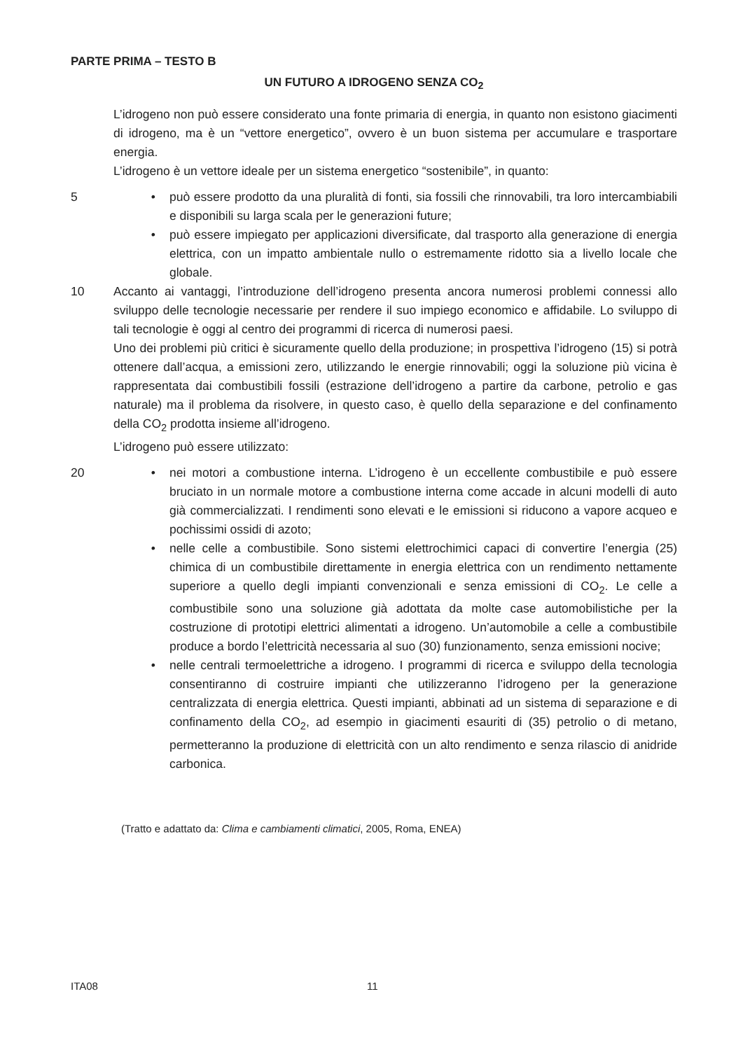PARTE PRIMA – TESTO B
UN FUTURO A IDROGENO SENZA CO<sub>2</sub>
L’idrogeno non può essere considerato una fonte primaria di energia, in quanto non esistono giacimenti di idrogeno, ma è un “vettore energetico”, ovvero è un buon sistema per accumulare e trasportare energia.
L’idrogeno è un vettore ideale per un sistema energetico “sostenibile”, in quanto:
5 • può essere prodotto da una pluralità di fonti, sia fossili che rinnovabili, tra loro intercambiabili e disponibili su larga scala per le generazioni future;
• può essere impiegato per applicazioni diversificate, dal trasporto alla generazione di energia elettrica, con un impatto ambientale nullo o estremamente ridotto sia a livello locale che globale.
10 Accanto ai vantaggi, l’introduzione dell’idrogeno presenta ancora numerosi problemi connessi allo sviluppo delle tecnologie necessarie per rendere il suo impiego economico e affidabile. Lo sviluppo di tali tecnologie è oggi al centro dei programmi di ricerca di numerosi paesi.
Uno dei problemi più critici è sicuramente quello della produzione; in prospettiva l’idrogeno (15) si potrà ottenere dall’acqua, a emissioni zero, utilizzando le energie rinnovabili; oggi la soluzione più vicina è rappresentata dai combustibili fossili (estrazione dell’idrogeno a partire da carbone, petrolio e gas naturale) ma il problema da risolvere, in questo caso, è quello della separazione e del confinamento della CO<sub>2</sub> prodotta insieme all’idrogeno.
L’idrogeno può essere utilizzato:
20 • nei motori a combustione interna. L’idrogeno è un eccellente combustibile e può essere bruciato in un normale motore a combustione interna come accade in alcuni modelli di auto già commercializzati. I rendimenti sono elevati e le emissioni si riducono a vapore acqueo e pochissimi ossidi di azoto;
• nelle celle a combustibile. Sono sistemi elettrochimici capaci di convertire l’energia (25) chimica di un combustibile direttamente in energia elettrica con un rendimento nettamente superiore a quello degli impianti convenzionali e senza emissioni di CO<sub>2</sub>. Le celle a combustibile sono una soluzione già adottata da molte case automobilistiche per la costruzione di prototipi elettrici alimentati a idrogeno. Un’automobile a celle a combustibile produce a bordo l’elettricità necessaria al suo (30) funzionamento, senza emissioni nocive;
• nelle centrali termoelettriche a idrogeno. I programmi di ricerca e sviluppo della tecnologia consentiranno di costruire impianti che utilizzeranno l’idrogeno per la generazione centralizzata di energia elettrica. Questi impianti, abbinati ad un sistema di separazione e di confinamento della CO<sub>2</sub>, ad esempio in giacimenti esauriti di (35) petrolio o di metano, permetteranno la produzione di elettricità con un alto rendimento e senza rilascio di anidride carbonica.
(Tratto e adattato da: Clima e cambiamenti climatici, 2005, Roma, ENEA)
ITA08 11